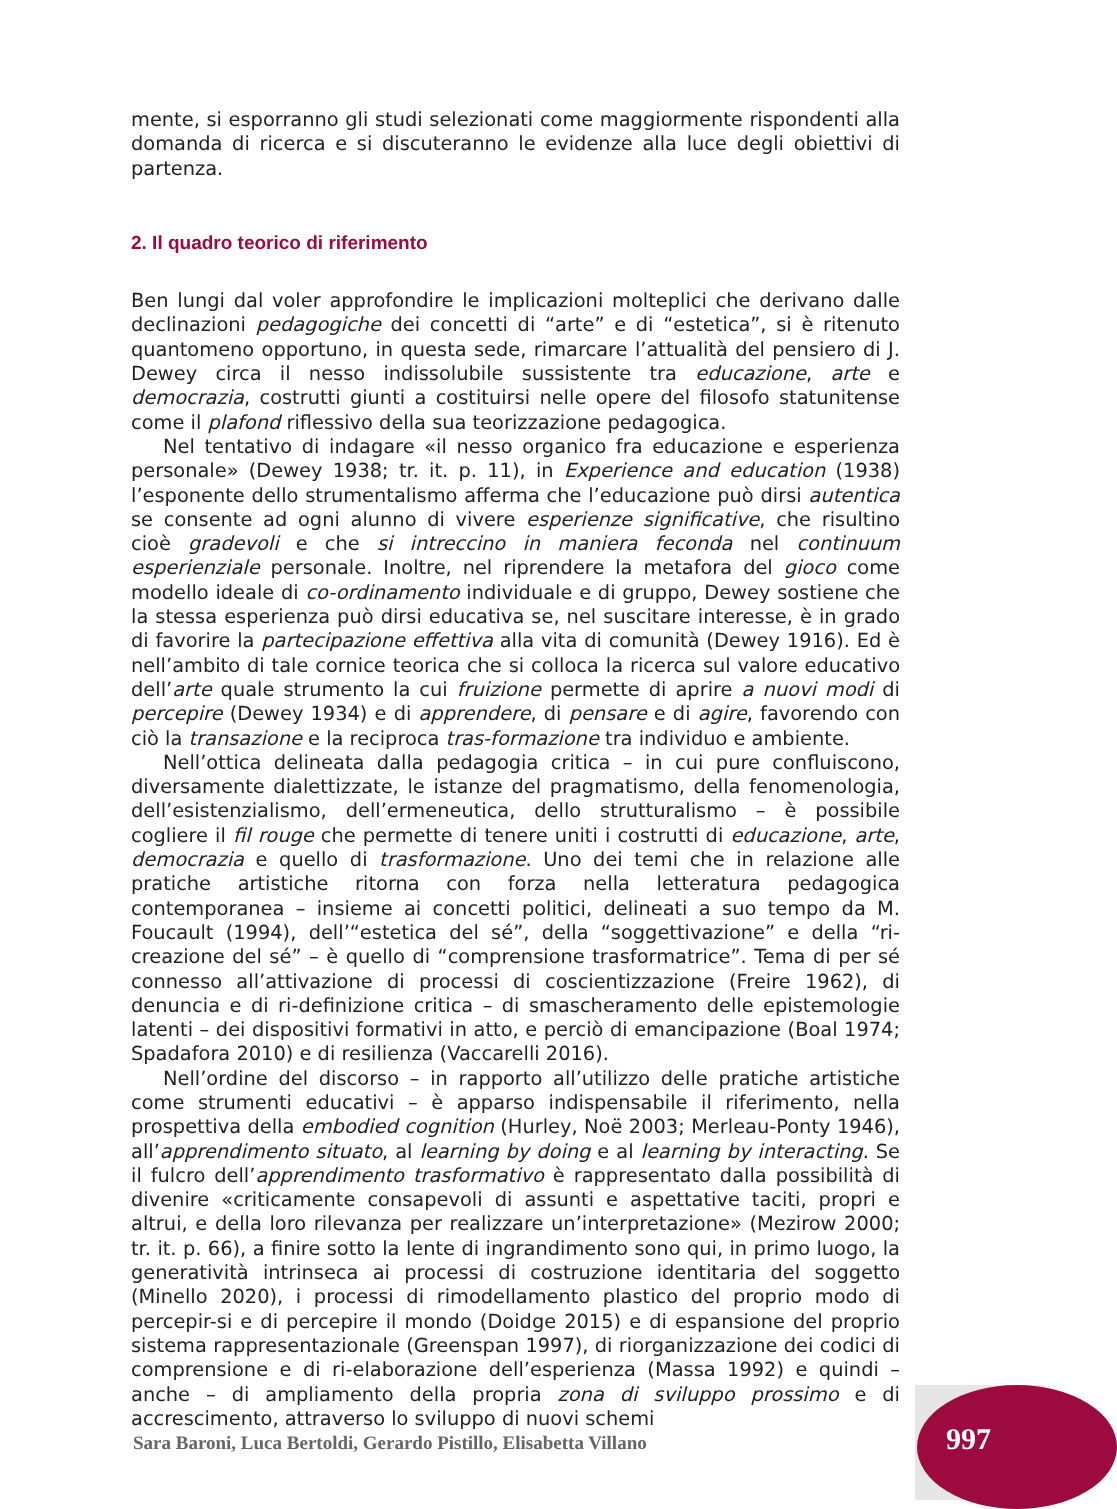mente, si esporranno gli studi selezionati come maggiormente rispondenti alla domanda di ricerca e si discuteranno le evidenze alla luce degli obiettivi di partenza.
2. Il quadro teorico di riferimento
Ben lungi dal voler approfondire le implicazioni molteplici che derivano dalle declinazioni pedagogiche dei concetti di “arte” e di “estetica”, si è ritenuto quantomeno opportuno, in questa sede, rimarcare l’attualità del pensiero di J. Dewey circa il nesso indissolubile sussistente tra educazione, arte e democrazia, costrutti giunti a costituirsi nelle opere del filosofo statunitense come il plafond riflessivo della sua teorizzazione pedagogica.
Nel tentativo di indagare «il nesso organico fra educazione e esperienza personale» (Dewey 1938; tr. it. p. 11), in Experience and education (1938) l’esponente dello strumentalismo afferma che l’educazione può dirsi autentica se consente ad ogni alunno di vivere esperienze significative, che risultino cioè gradevoli e che si intreccino in maniera feconda nel continuum esperienziale personale. Inoltre, nel riprendere la metafora del gioco come modello ideale di co-ordinamento individuale e di gruppo, Dewey sostiene che la stessa esperienza può dirsi educativa se, nel suscitare interesse, è in grado di favorire la partecipazione effettiva alla vita di comunità (Dewey 1916). Ed è nell’ambito di tale cornice teorica che si colloca la ricerca sul valore educativo dell’arte quale strumento la cui fruizione permette di aprire a nuovi modi di percepire (Dewey 1934) e di apprendere, di pensare e di agire, favorendo con ciò la transazione e la reciproca tras-formazione tra individuo e ambiente.
Nell’ottica delineata dalla pedagogia critica – in cui pure confluiscono, diversamente dialettizzate, le istanze del pragmatismo, della fenomenologia, dell’esistenzialismo, dell’ermeneutica, dello strutturalismo – è possibile cogliere il fil rouge che permette di tenere uniti i costrutti di educazione, arte, democrazia e quello di trasformazione. Uno dei temi che in relazione alle pratiche artistiche ritorna con forza nella letteratura pedagogica contemporanea – insieme ai concetti politici, delineati a suo tempo da M. Foucault (1994), dell’“estetica del sé”, della “soggettivazione” e della “ri-creazione del sé” – è quello di “comprensione trasformatrice”. Tema di per sé connesso all’attivazione di processi di coscientizzazione (Freire 1962), di denuncia e di ri-definizione critica – di smascheramento delle epistemologie latenti – dei dispositivi formativi in atto, e perciò di emancipazione (Boal 1974; Spadafora 2010) e di resilienza (Vaccarelli 2016).
Nell’ordine del discorso – in rapporto all’utilizzo delle pratiche artistiche come strumenti educativi – è apparso indispensabile il riferimento, nella prospettiva della embodied cognition (Hurley, Noë 2003; Merleau-Ponty 1946), all’apprendimento situato, al learning by doing e al learning by interacting. Se il fulcro dell’apprendimento trasformativo è rappresentato dalla possibilità di divenire «criticamente consapevoli di assunti e aspettative taciti, propri e altrui, e della loro rilevanza per realizzare un’interpretazione» (Mezirow 2000; tr. it. p. 66), a finire sotto la lente di ingrandimento sono qui, in primo luogo, la generatività intrinseca ai processi di costruzione identitaria del soggetto (Minello 2020), i processi di rimodellamento plastico del proprio modo di percepir-si e di percepire il mondo (Doidge 2015) e di espansione del proprio sistema rappresentazionale (Greenspan 1997), di riorganizzazione dei codici di comprensione e di ri-elaborazione dell’esperienza (Massa 1992) e quindi – anche – di ampliamento della propria zona di sviluppo prossimo e di accrescimento, attraverso lo sviluppo di nuovi schemi
Sara Baroni, Luca Bertoldi, Gerardo Pistillo, Elisabetta Villano
997